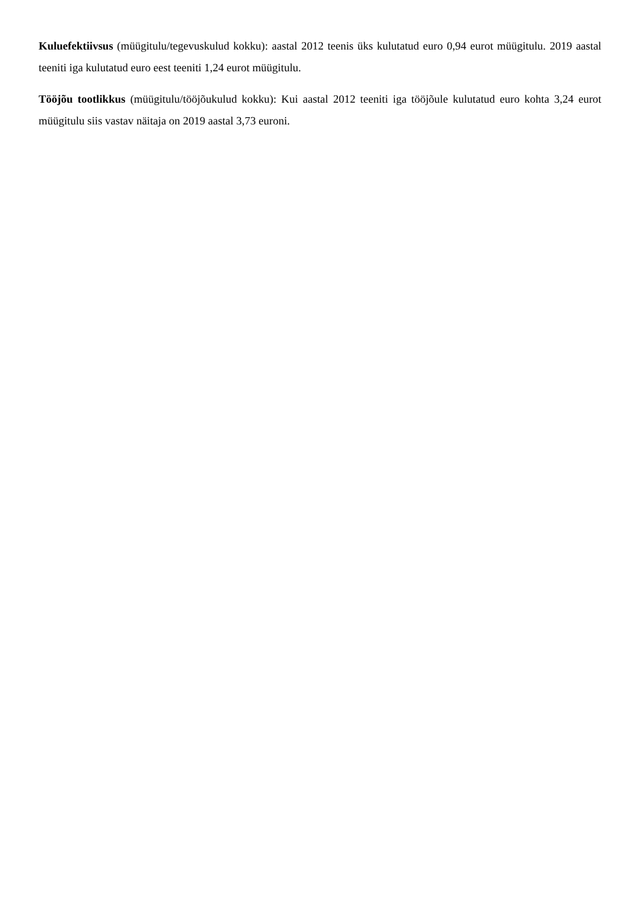Kuluefektiivsus (müügitulu/tegevuskulud kokku): aastal 2012 teenis üks kulutatud euro 0,94 eurot müügitulu. 2019 aastal teeniti iga kulutatud euro eest teeniti 1,24 eurot müügitulu.
Tööjõu tootlikkus (müügitulu/tööjõukulud kokku): Kui aastal 2012 teeniti iga tööjõule kulutatud euro kohta 3,24 eurot müügitulu siis vastav näitaja on 2019 aastal 3,73 euroni.